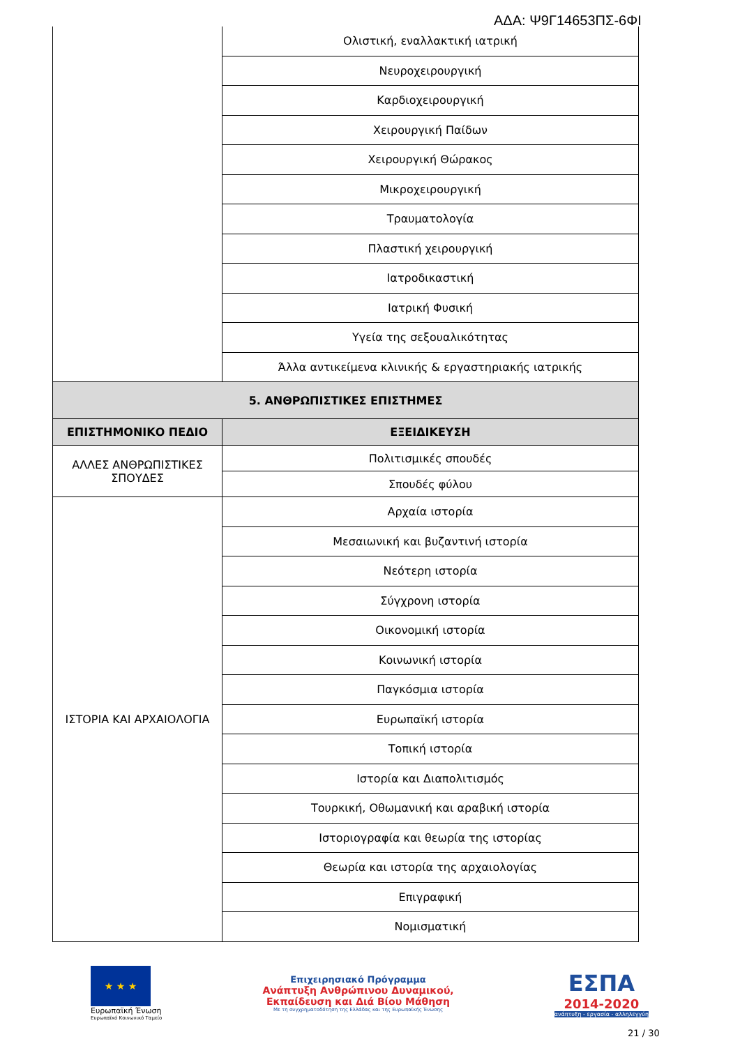ΑΔΑ: Ψ9Γ14653ΠΣ-6ΦΙ
| | Ολιστική, εναλλακτική ιατρική |
| | Νευροχειρουργική |
| | Καρδιοχειρουργική |
| | Χειρουργική Παίδων |
| | Χειρουργική Θώρακος |
| | Μικροχειρουργική |
| | Τραυματολογία |
| | Πλαστική χειρουργική |
| | Ιατροδικαστική |
| | Ιατρική Φυσική |
| | Υγεία της σεξουαλικότητας |
| | Άλλα αντικείμενα κλινικής & εργαστηριακής ιατρικής |
| 5. ΑΝΘΡΩΠΙΣΤΙΚΕΣ ΕΠΙΣΤΗΜΕΣ | |
| ΕΠΙΣΤΗΜΟΝΙΚΟ ΠΕΔΙΟ | ΕΞΕΙΔΙΚΕΥΣΗ |
| ΑΛΛΕΣ ΑΝΘΡΩΠΙΣΤΙΚΕΣ ΣΠΟΥΔΕΣ | Πολιτισμικές σπουδές |
| | Σπουδές φύλου |
| ΙΣΤΟΡΙΑ ΚΑΙ ΑΡΧΑΙΟΛΟΓΙΑ | Αρχαία ιστορία |
| | Μεσαιωνική και βυζαντινή ιστορία |
| | Νεότερη ιστορία |
| | Σύγχρονη ιστορία |
| | Οικονομική ιστορία |
| | Κοινωνική ιστορία |
| | Παγκόσμια ιστορία |
| | Ευρωπαϊκή ιστορία |
| | Τοπική ιστορία |
| | Ιστορία και Διαπολιτισμός |
| | Τουρκική, Οθωμανική και αραβική ιστορία |
| | Ιστοριογραφία και θεωρία της ιστορίας |
| | Θεωρία και ιστορία της αρχαιολογίας |
| | Επιγραφική |
| | Νομισματική |
★ ★ ★
Ευρωπαϊκή Ένωση
Ευρωπαϊκό Κοινωνικό Ταμείο
Επιχειρησιακό Πρόγραμμα
Ανάπτυξη Ανθρώπινου Δυναμικού,
Εκπαίδευση και Διά Βίου Μάθηση
Με τη συγχρηματοδότηση της Ελλάδας και της Ευρωπαϊκής Ένωσης
ΕΣΠΑ
2014-2020
ανάπτυξη - εργασία - αλληλεγγύη
21 / 30